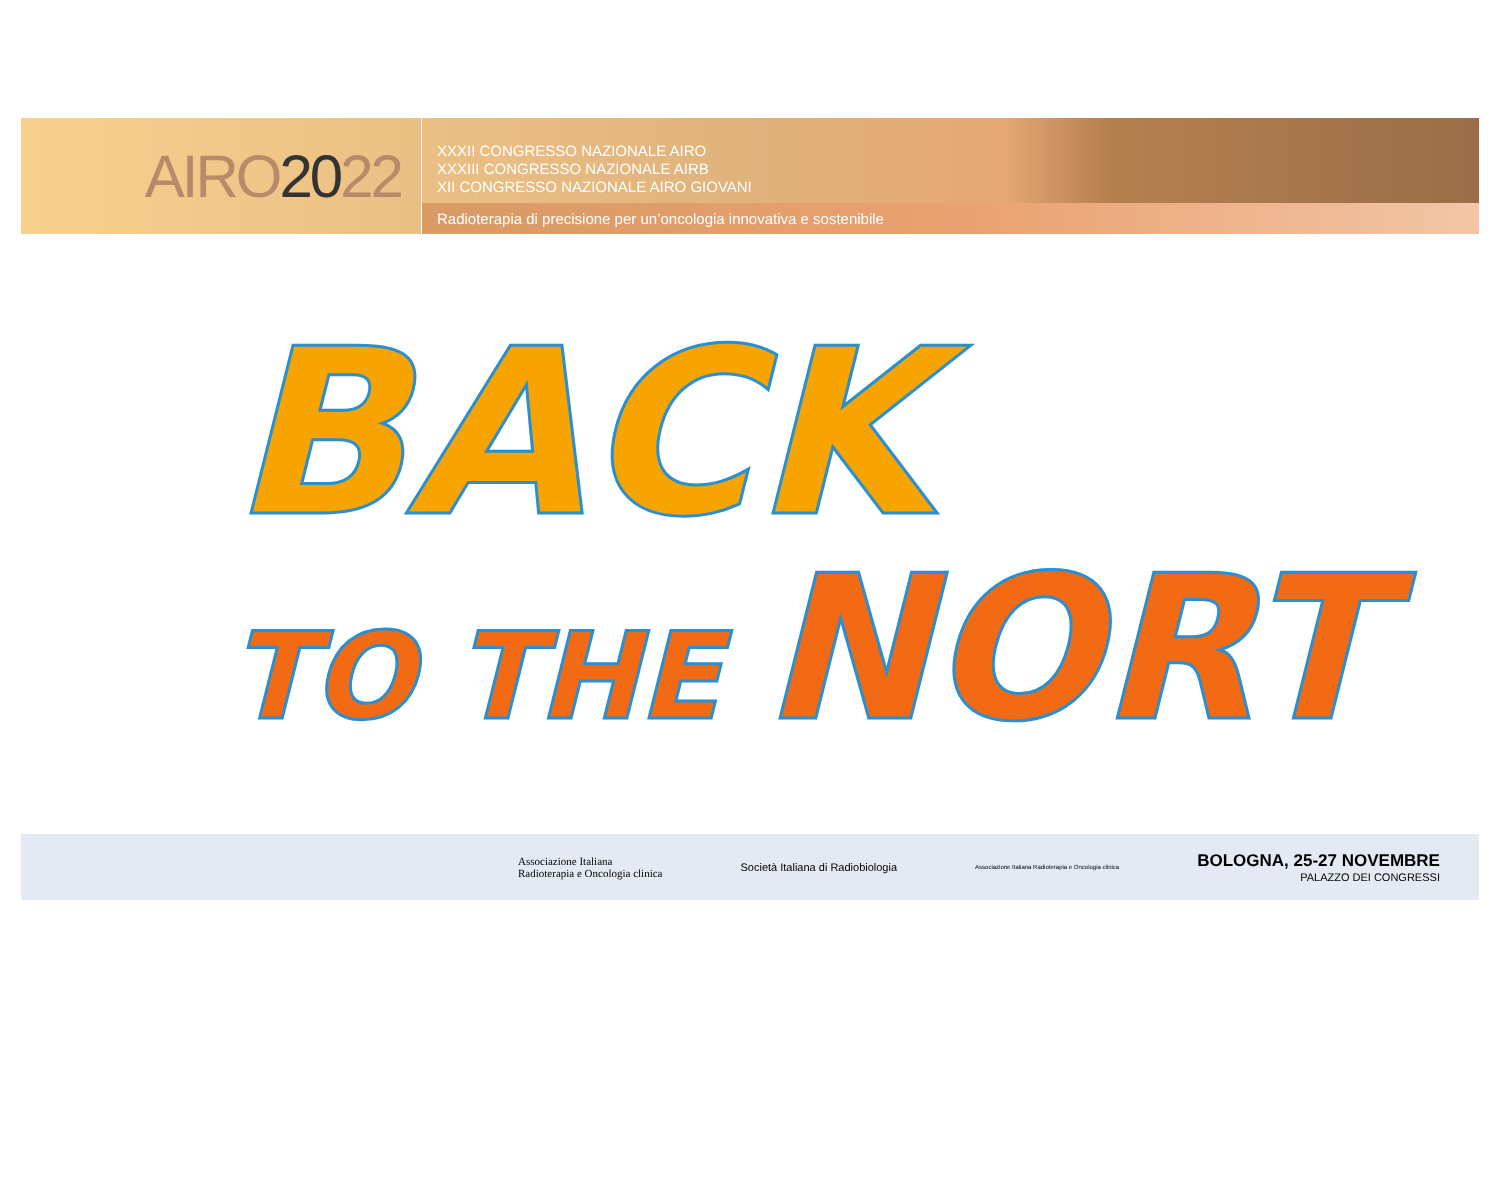AIRO 20 22
XXXII CONGRESSO NAZIONALE AIRO
XXXIII CONGRESSO NAZIONALE AIRB
XII CONGRESSO NAZIONALE AIRO GIOVANI
Radioterapia di precisione per un’oncologia innovativa e sostenibile
BACK
TO THE NORT
Associazione Italiana
Radioterapia e Oncologia clinica
Società Italiana di Radiobiologia
Associazione Italiana Radioterapia e Oncologia clinica
BOLOGNA, 25-27 NOVEMBRE
PALAZZO DEI CONGRESSI